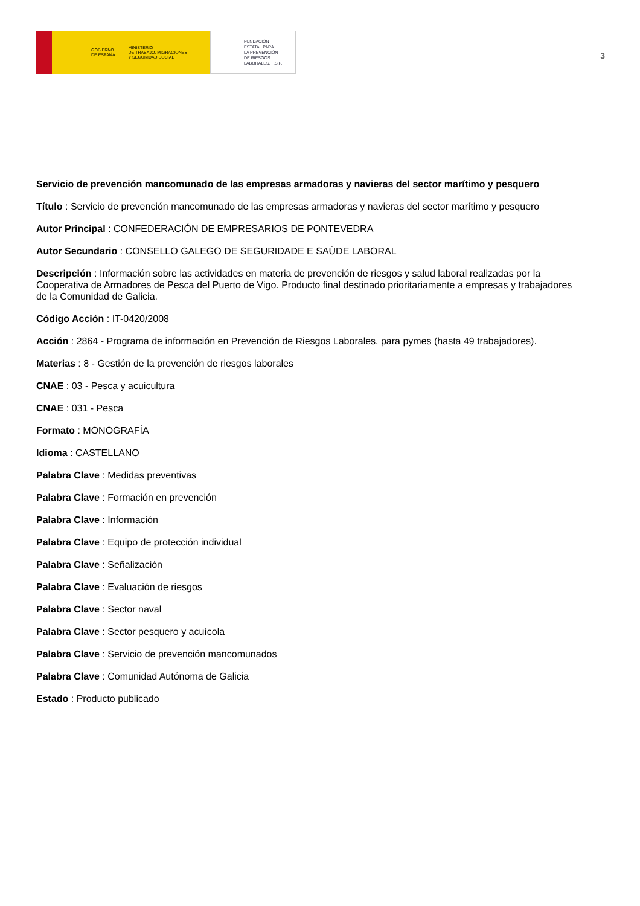GOBIERNO
DE ESPAÑA MINISTERIO
DE TRABAJO, MIGRACIONES
Y SEGURIDAD SOCIAL
FUNDACIÓN
ESTATAL PARA
LA PREVENCIÓN
DE RIESGOS
LABORALES, F.S.P.
3
Servicio de prevención mancomunado de las empresas armadoras y navieras del sector marítimo y pesquero
Título : Servicio de prevención mancomunado de las empresas armadoras y navieras del sector marítimo y pesquero
Autor Principal : CONFEDERACIÓN DE EMPRESARIOS DE PONTEVEDRA
Autor Secundario : CONSELLO GALEGO DE SEGURIDADE E SAÚDE LABORAL
Descripción : Información sobre las actividades en materia de prevención de riesgos y salud laboral realizadas por la Cooperativa de Armadores de Pesca del Puerto de Vigo. Producto final destinado prioritariamente a empresas y trabajadores de la Comunidad de Galicia.
Código Acción : IT-0420/2008
Acción : 2864 - Programa de información en Prevención de Riesgos Laborales, para pymes (hasta 49 trabajadores).
Materias : 8 - Gestión de la prevención de riesgos laborales
CNAE : 03 - Pesca y acuicultura
CNAE : 031 - Pesca
Formato : MONOGRAFÍA
Idioma : CASTELLANO
Palabra Clave : Medidas preventivas
Palabra Clave : Formación en prevención
Palabra Clave : Información
Palabra Clave : Equipo de protección individual
Palabra Clave : Señalización
Palabra Clave : Evaluación de riesgos
Palabra Clave : Sector naval
Palabra Clave : Sector pesquero y acuícola
Palabra Clave : Servicio de prevención mancomunados
Palabra Clave : Comunidad Autónoma de Galicia
Estado : Producto publicado